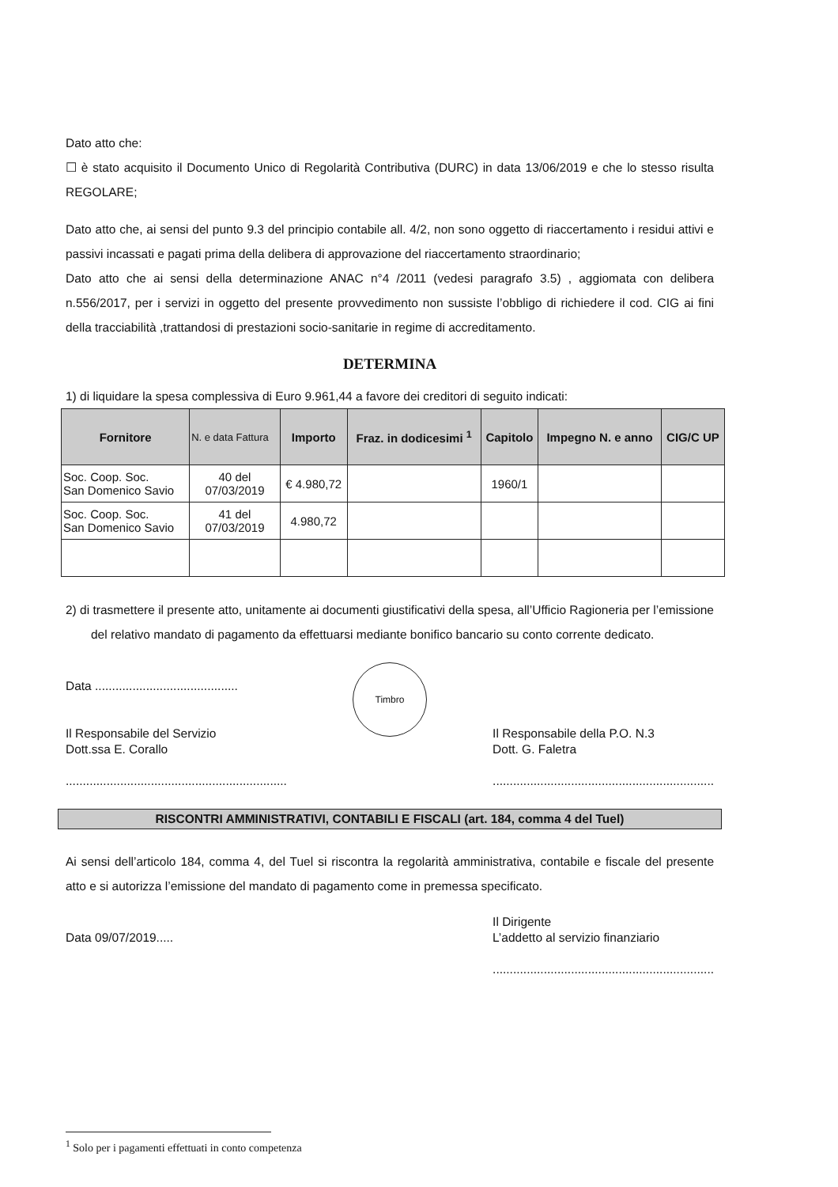Dato atto che:
☐ è stato acquisito il Documento Unico di Regolarità Contributiva (DURC) in data 13/06/2019 e che lo stesso risulta REGOLARE;
Dato atto che, ai sensi del punto 9.3 del principio contabile all. 4/2, non sono oggetto di riaccertamento i residui attivi e passivi incassati e pagati prima della delibera di approvazione del riaccertamento straordinario;
Dato atto che ai sensi della determinazione ANAC n°4 /2011 (vedesi paragrafo 3.5) , aggiomata con delibera n.556/2017, per i servizi in oggetto del presente provvedimento non sussiste l’obbligo di richiedere il cod. CIG ai fini della tracciabilità ,trattandosi di prestazioni socio-sanitarie in regime di accreditamento.
DETERMINA
1) di liquidare la spesa complessiva di Euro 9.961,44 a favore dei creditori di seguito indicati:
| Fornitore | N. e data Fattura | Importo | Fraz. in dodicesimi <sup>1</sup> | Capitolo | Impegno N. e anno | CIG/C UP |
| --- | --- | --- | --- | --- | --- | --- |
| Soc. Coop. Soc. San Domenico Savio | 40 del 07/03/2019 | € 4.980,72 | | 1960/1 | | |
| Soc. Coop. Soc. San Domenico Savio | 41 del 07/03/2019 | 4.980,72 | | | | |
2) di trasmettere il presente atto, unitamente ai documenti giustificativi della spesa, all’Ufficio Ragioneria per l’emissione del relativo mandato di pagamento da effettuarsi mediante bonifico bancario su conto corrente dedicato.
Data ..........................................
Il Responsabile del Servizio
Dott.ssa E. Corallo
.................................................................
Timbro
Il Responsabile della P.O. N.3
Dott. G. Faletra
.................................................................
RISCONTRI AMMINISTRATIVI, CONTABILI E FISCALI (art. 184, comma 4 del Tuel)
Ai sensi dell’articolo 184, comma 4, del Tuel si riscontra la regolarità amministrativa, contabile e fiscale del presente atto e si autorizza l’emissione del mandato di pagamento come in premessa specificato.
Data 09/07/2019..... Il Dirigente
L’addetto al servizio finanziario
.................................................................
<sup>1</sup> Solo per i pagamenti effettuati in conto competenza